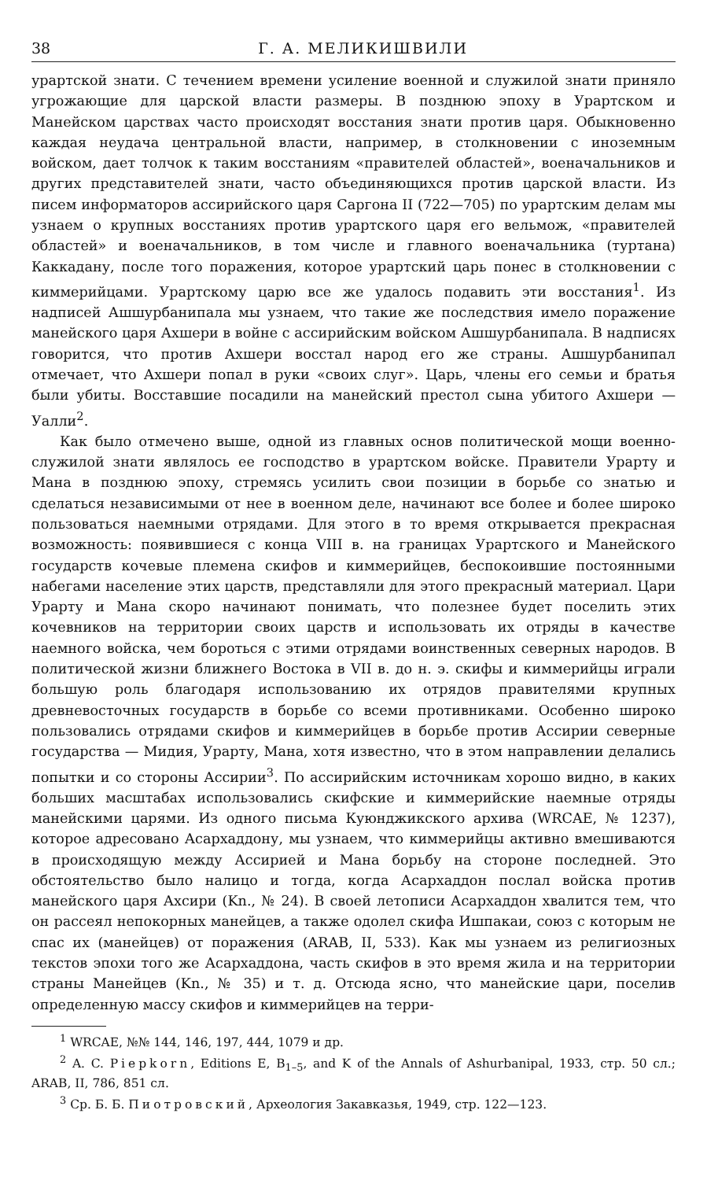38 Г. А. МЕЛИКИШВИЛИ
урартской знати. С течением времени усиление военной и служилой знати приняло угрожающие для царской власти размеры. В позднюю эпоху в Урартском и Манейском царствах часто происходят восстания знати против царя. Обыкновенно каждая неудача центральной власти, например, в столкновении с иноземным войском, дает толчок к таким восстаниям «правителей областей», военачальников и других представителей знати, часто объединяющихся против царской власти. Из писем информаторов ассирийского царя Саргона II (722—705) по урартским делам мы узнаем о крупных восстаниях против урартского царя его вельмож, «правителей областей» и военачальников, в том числе и главного военачальника (туртана) Каккадану, после того поражения, которое урартский царь понес в столкновении с киммерийцами. Урартскому царю все же удалось подавить эти восстания<sup>1</sup>. Из надписей Ашшурбанипала мы узнаем, что такие же последствия имело поражение манейского царя Ахшери в войне с ассирийским войском Ашшурбанипала. В надписях говорится, что против Ахшери восстал народ его же страны. Ашшурбанипал отмечает, что Ахшери попал в руки «своих слуг». Царь, члены его семьи и братья были убиты. Восставшие посадили на манейский престол сына убитого Ахшери — Уалли<sup>2</sup>.
Как было отмечено выше, одной из главных основ политической мощи военно-служилой знати являлось ее господство в урартском войске. Правители Урарту и Мана в позднюю эпоху, стремясь усилить свои позиции в борьбе со знатью и сделаться независимыми от нее в военном деле, начинают все более и более широко пользоваться наемными отрядами. Для этого в то время открывается прекрасная возможность: появившиеся с конца VIII в. на границах Урартского и Манейского государств кочевые племена скифов и киммерийцев, беспокоившие постоянными набегами население этих царств, представляли для этого прекрасный материал. Цари Урарту и Мана скоро начинают понимать, что полезнее будет поселить этих кочевников на территории своих царств и использовать их отряды в качестве наемного войска, чем бороться с этими отрядами воинственных северных народов. В политической жизни ближнего Востока в VII в. до н. э. скифы и киммерийцы играли большую роль благодаря использованию их отрядов правителями крупных древневосточных государств в борьбе со всеми противниками. Особенно широко пользовались отрядами скифов и киммерийцев в борьбе против Ассирии северные государства — Мидия, Урарту, Мана, хотя известно, что в этом направлении делались попытки и со стороны Ассирии<sup>3</sup>. По ассирийским источникам хорошо видно, в каких больших масштабах использовались скифские и киммерийские наемные отряды манейскими царями. Из одного письма Куюнджикского архива (WRCAE, № 1237), которое адресовано Асархаддону, мы узнаем, что киммерийцы активно вмешиваются в происходящую между Ассирией и Мана борьбу на стороне последней. Это обстоятельство было налицо и тогда, когда Асархаддон послал войска против манейского царя Ахсири (Kn., № 24). В своей летописи Асархаддон хвалится тем, что он рассеял непокорных манейцев, а также одолел скифа Ишпакаи, союз с которым не спас их (манейцев) от поражения (ARAB, II, 533). Как мы узнаем из религиозных текстов эпохи того же Асархаддона, часть скифов в это время жила и на территории страны Манейцев (Kn., № 35) и т. д. Отсюда ясно, что манейские цари, поселив определенную массу скифов и киммерийцев на терри-
<sup>1</sup> WRCAE, №№ 144, 146, 197, 444, 1079 и др.
<sup>2</sup> A. C. Piepkorn, Editions E, B<sub>1–5</sub>, and K of the Annals of Ashurbanipal, 1933, стр. 50 сл.; ARAB, II, 786, 851 сл.
<sup>3</sup> Ср. Б. Б. Пиотровский, Археология Закавказья, 1949, стр. 122—123.